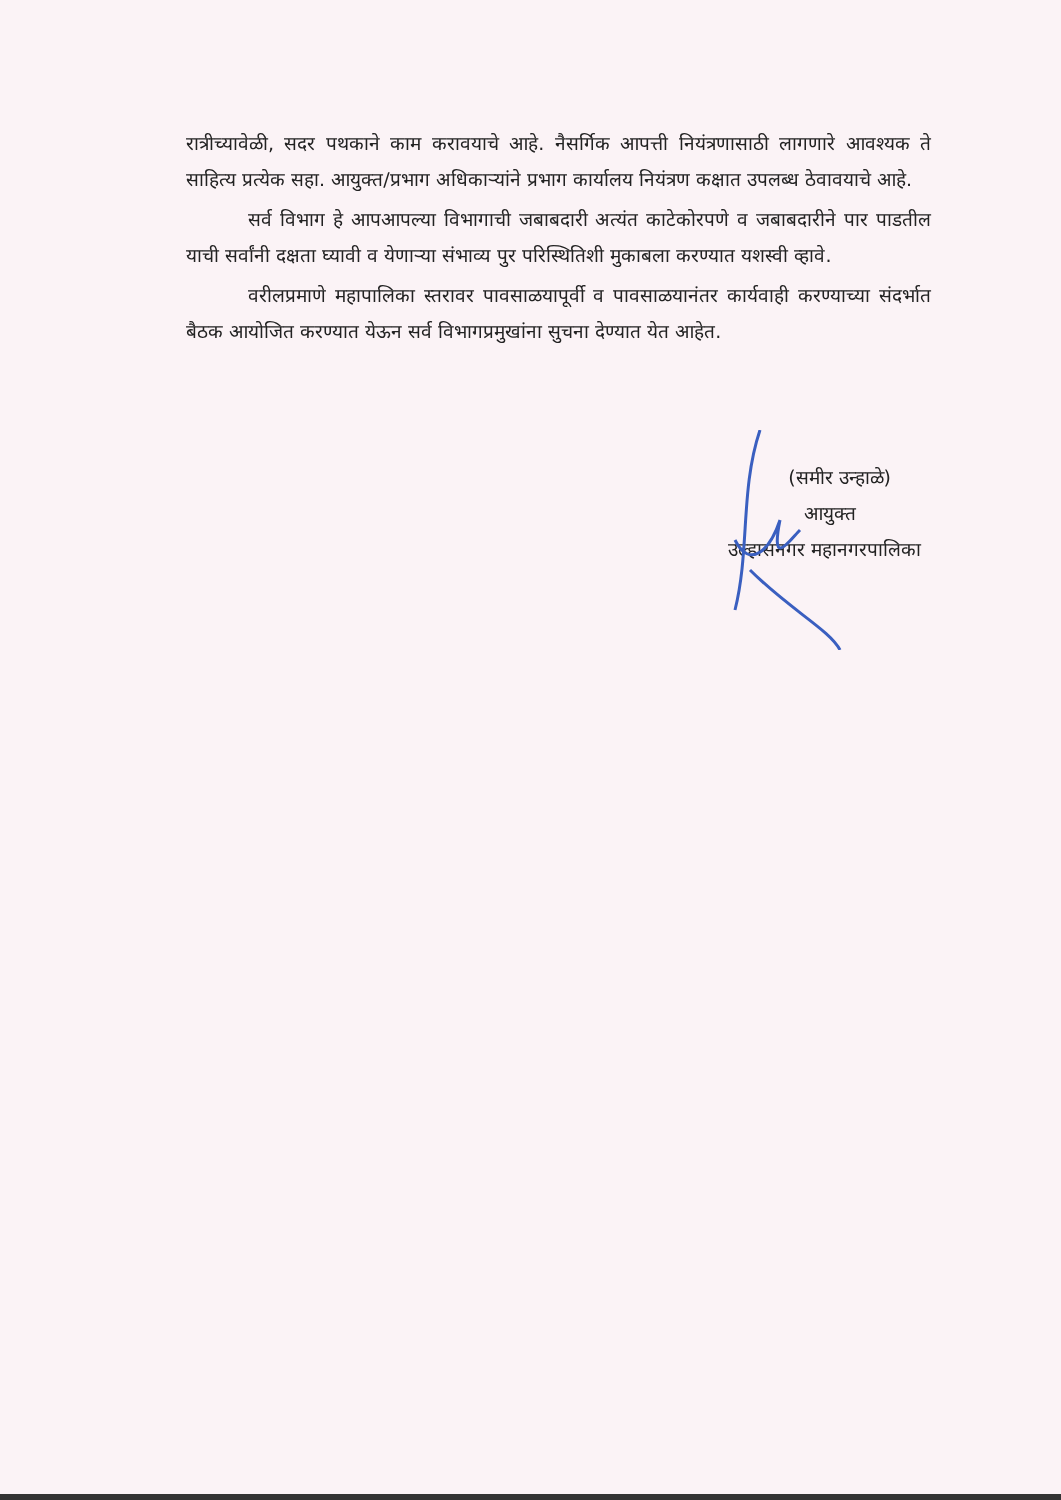रात्रीच्यावेळी, सदर पथकाने काम करावयाचे आहे. नैसर्गिक आपत्ती नियंत्रणासाठी लागणारे आवश्यक ते साहित्य प्रत्येक सहा. आयुक्त/प्रभाग अधिकाऱ्यांने प्रभाग कार्यालय नियंत्रण कक्षात उपलब्ध ठेवावयाचे आहे.
सर्व विभाग हे आपआपल्या विभागाची जबाबदारी अत्यंत काटेकोरपणे व जबाबदारीने पार पाडतील याची सर्वांनी दक्षता घ्यावी व येणाऱ्या संभाव्य पुर परिस्थितिशी मुकाबला करण्यात यशस्वी व्हावे.
वरीलप्रमाणे महापालिका स्तरावर पावसाळयापूर्वी व पावसाळयानंतर कार्यवाही करण्याच्या संदर्भात बैठक आयोजित करण्यात येऊन सर्व विभागप्रमुखांना सुचना देण्यात येत आहेत.
(समीर उन्हाळे)
आयुक्त
उल्हासनगर महानगरपालिका